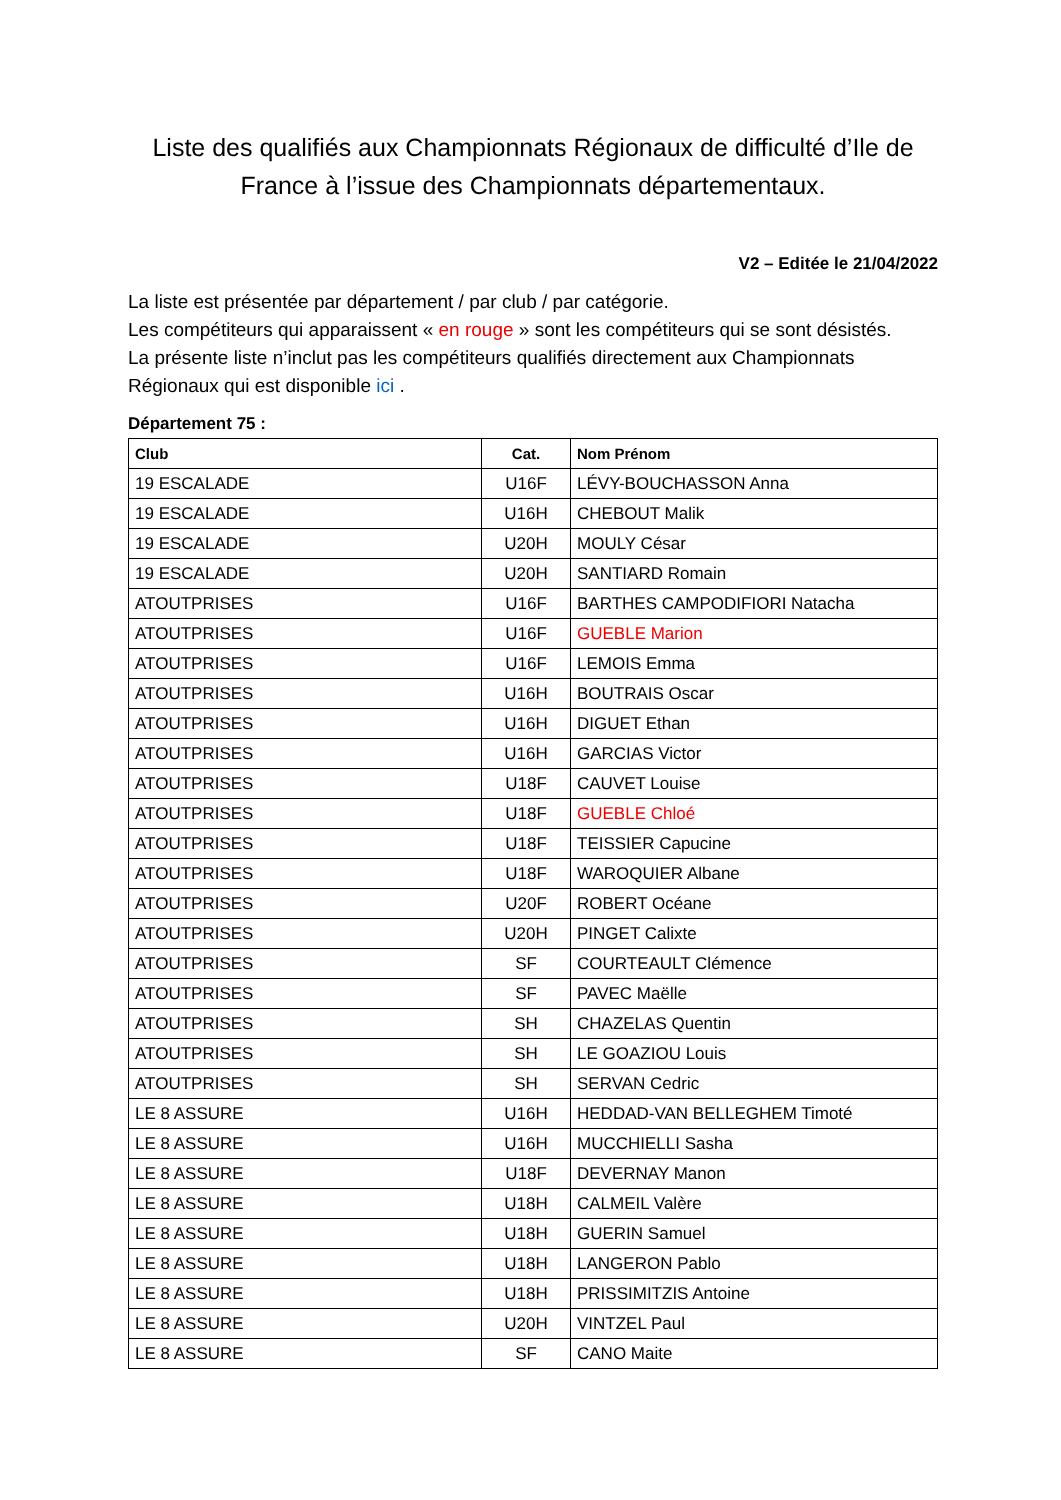Liste des qualifiés aux Championnats Régionaux de difficulté d’Ile de France à l’issue des Championnats départementaux.
V2 – Editée le 21/04/2022
La liste est présentée par département / par club / par catégorie.
Les compétiteurs qui apparaissent « en rouge » sont les compétiteurs qui se sont désistés.
La présente liste n’inclut pas les compétiteurs qualifiés directement aux Championnats Régionaux qui est disponible ici .
Département 75 :
| Club | Cat. | Nom Prénom |
| --- | --- | --- |
| 19 ESCALADE | U16F | LÉVY-BOUCHASSON Anna |
| 19 ESCALADE | U16H | CHEBOUT Malik |
| 19 ESCALADE | U20H | MOULY César |
| 19 ESCALADE | U20H | SANTIARD Romain |
| ATOUTPRISES | U16F | BARTHES CAMPODIFIORI Natacha |
| ATOUTPRISES | U16F | GUEBLE Marion |
| ATOUTPRISES | U16F | LEMOIS Emma |
| ATOUTPRISES | U16H | BOUTRAIS Oscar |
| ATOUTPRISES | U16H | DIGUET Ethan |
| ATOUTPRISES | U16H | GARCIAS Victor |
| ATOUTPRISES | U18F | CAUVET Louise |
| ATOUTPRISES | U18F | GUEBLE Chloé |
| ATOUTPRISES | U18F | TEISSIER Capucine |
| ATOUTPRISES | U18F | WAROQUIER Albane |
| ATOUTPRISES | U20F | ROBERT Océane |
| ATOUTPRISES | U20H | PINGET Calixte |
| ATOUTPRISES | SF | COURTEAULT Clémence |
| ATOUTPRISES | SF | PAVEC Maëlle |
| ATOUTPRISES | SH | CHAZELAS Quentin |
| ATOUTPRISES | SH | LE GOAZIOU Louis |
| ATOUTPRISES | SH | SERVAN Cedric |
| LE 8 ASSURE | U16H | HEDDAD-VAN BELLEGHEM Timoté |
| LE 8 ASSURE | U16H | MUCCHIELLI Sasha |
| LE 8 ASSURE | U18F | DEVERNAY Manon |
| LE 8 ASSURE | U18H | CALMEIL Valère |
| LE 8 ASSURE | U18H | GUERIN Samuel |
| LE 8 ASSURE | U18H | LANGERON Pablo |
| LE 8 ASSURE | U18H | PRISSIMITZIS Antoine |
| LE 8 ASSURE | U20H | VINTZEL Paul |
| LE 8 ASSURE | SF | CANO Maite |